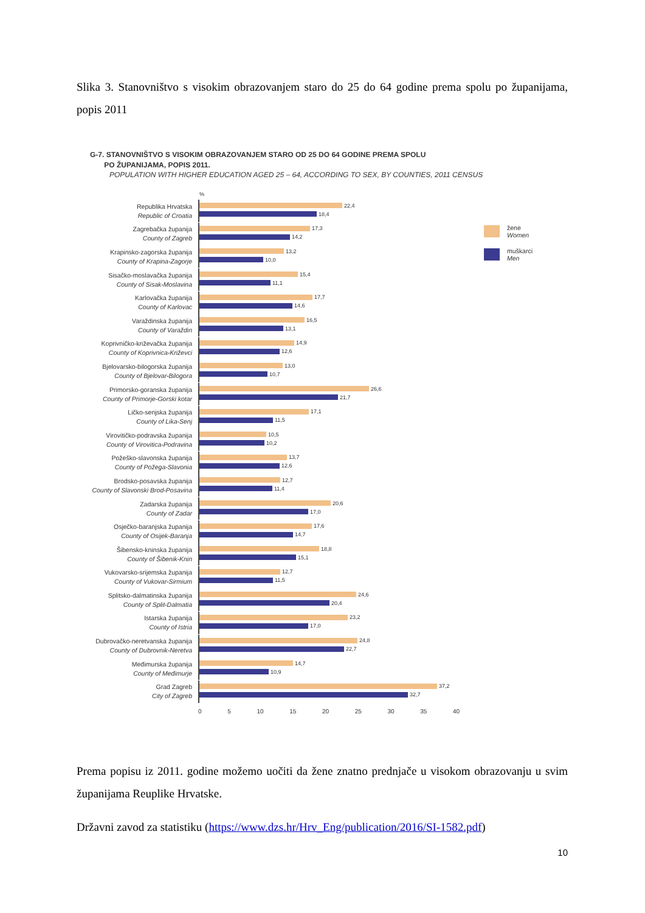Slika 3. Stanovništvo s visokim obrazovanjem staro do 25 do 64 godine prema spolu po županijama, popis 2011
G-7. STANOVNIŠTVO S VISOKIM OBRAZOVANJEM STARO OD 25 DO 64 GODINE PREMA SPOLU
PO ŽUPANIJAMA, POPIS 2011.
POPULATION WITH HIGHER EDUCATION AGED 25 – 64, ACCORDING TO SEX, BY COUNTIES, 2011 CENSUS
%
Republika Hrvatska
Republic of Croatia
22,4
18,4
Zagrebačka županija
County of Zagreb
17,3
14,2
Krapinsko-zagorska županija
County of Krapina-Zagorje
13,2
10,0
Sisačko-moslavačka županija
County of Sisak-Moslavina
15,4
11,1
Karlovačka županija
County of Karlovac
17,7
14,6
Varaždinska županija
County of Varaždin
16,5
13,1
Koprivničko-križevačka županija
County of Koprivnica-Križevci
14,9
12,6
Bjelovarsko-bilogorska županija
County of Bjelovar-Bilogora
13,0
10,7
Primorsko-goranska županija
County of Primorje-Gorski kotar
26,6
21,7
Ličko-senjska županija
County of Lika-Senj
17,1
11,5
Virovitičko-podravska županija
County of Virovitica-Podravina
10,5
10,2
Požeško-slavonska županija
County of Požega-Slavonia
13,7
12,6
Brodsko-posavska županija
County of Slavonski Brod-Posavina
12,7
11,4
Zadarska županija
County of Zadar
20,6
17,0
Osječko-baranjska županija
County of Osijek-Baranja
17,6
14,7
Šibensko-kninska županija
County of Šibenik-Knin
18,8
15,1
Vukovarsko-srijemska županija
County of Vukovar-Sirmium
12,7
11,5
Splitsko-dalmatinska županija
County of Split-Dalmatia
24,6
20,4
Istarska županija
County of Istria
23,2
17,0
Dubrovačko-neretvanska županija
County of Dubrovnik-Neretva
24,8
22,7
Međimurska županija
County of Međimurje
14,7
10,9
Grad Zagreb
City of Zagreb
37,2
32,7
0 5 10 15 20 25 30 35 40
žene
Women
muškarci
Men
Prema popisu iz 2011. godine možemo uočiti da žene znatno prednjače u visokom obrazovanju u svim županijama Reuplike Hrvatske.
Državni zavod za statistiku (https://www.dzs.hr/Hrv_Eng/publication/2016/SI-1582.pdf)
10